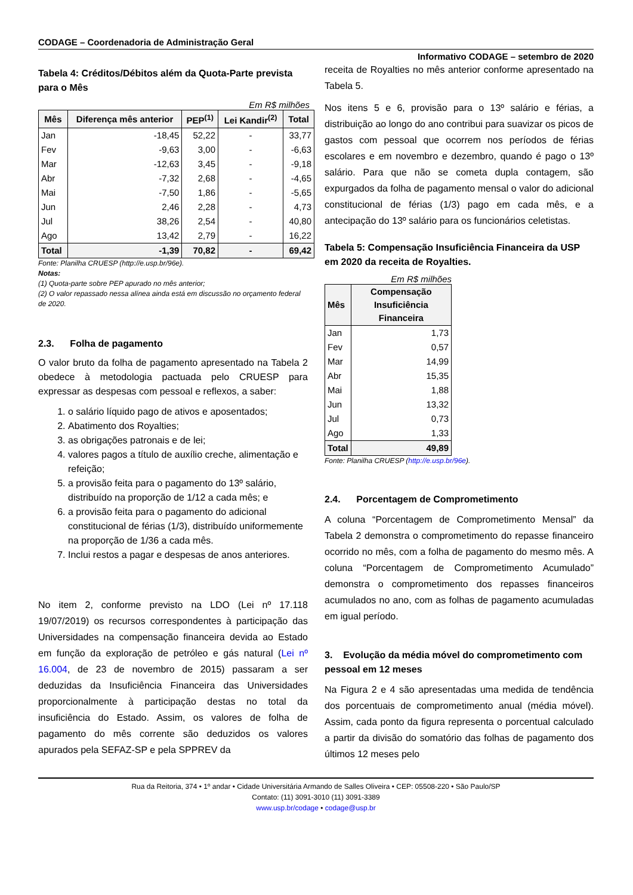CODAGE – Coordenadoria de Administração Geral
Informativo CODAGE – setembro de 2020
Tabela 4: Créditos/Débitos além da Quota-Parte prevista para o Mês
Em R$ milhões
| Mês | Diferença mês anterior | PEP<sup>(1)</sup> | Lei Kandir<sup>(2)</sup> | Total |
| --- | --- | --- | --- | --- |
| Jan | -18,45 | 52,22 | - | 33,77 |
| Fev | -9,63 | 3,00 | - | -6,63 |
| Mar | -12,63 | 3,45 | - | -9,18 |
| Abr | -7,32 | 2,68 | - | -4,65 |
| Mai | -7,50 | 1,86 | - | -5,65 |
| Jun | 2,46 | 2,28 | - | 4,73 |
| Jul | 38,26 | 2,54 | - | 40,80 |
| Ago | 13,42 | 2,79 | - | 16,22 |
| Total | -1,39 | 70,82 | - | 69,42 |
Fonte: Planilha CRUESP (http://e.usp.br/96e).
Notas:
(1) Quota-parte sobre PEP apurado no mês anterior;
(2) O valor repassado nessa alínea ainda está em discussão no orçamento federal de 2020.
2.3. Folha de pagamento
O valor bruto da folha de pagamento apresentado na Tabela 2 obedece à metodologia pactuada pelo CRUESP para expressar as despesas com pessoal e reflexos, a saber:
1. o salário líquido pago de ativos e aposentados;
2. Abatimento dos Royalties;
3. as obrigações patronais e de lei;
4. valores pagos a título de auxílio creche, alimentação e refeição;
5. a provisão feita para o pagamento do 13º salário, distribuído na proporção de 1/12 a cada mês; e
6. a provisão feita para o pagamento do adicional constitucional de férias (1/3), distribuído uniformemente na proporção de 1/36 a cada mês.
7. Inclui restos a pagar e despesas de anos anteriores.
No item 2, conforme previsto na LDO (Lei nº 17.118 19/07/2019) os recursos correspondentes à participação das Universidades na compensação financeira devida ao Estado em função da exploração de petróleo e gás natural (Lei nº 16.004, de 23 de novembro de 2015) passaram a ser deduzidas da Insuficiência Financeira das Universidades proporcionalmente à participação destas no total da insuficiência do Estado. Assim, os valores de folha de pagamento do mês corrente são deduzidos os valores apurados pela SEFAZ-SP e pela SPPREV da
receita de Royalties no mês anterior conforme apresentado na Tabela 5.
Nos itens 5 e 6, provisão para o 13º salário e férias, a distribuição ao longo do ano contribui para suavizar os picos de gastos com pessoal que ocorrem nos períodos de férias escolares e em novembro e dezembro, quando é pago o 13º salário. Para que não se cometa dupla contagem, são expurgados da folha de pagamento mensal o valor do adicional constitucional de férias (1/3) pago em cada mês, e a antecipação do 13º salário para os funcionários celetistas.
Tabela 5: Compensação Insuficiência Financeira da USP em 2020 da receita de Royalties.
Em R$ milhões
| Mês | Compensação Insuficiência Financeira |
| --- | --- |
| Jan | 1,73 |
| Fev | 0,57 |
| Mar | 14,99 |
| Abr | 15,35 |
| Mai | 1,88 |
| Jun | 13,32 |
| Jul | 0,73 |
| Ago | 1,33 |
| Total | 49,89 |
Fonte: Planilha CRUESP (http://e.usp.br/96e).
2.4. Porcentagem de Comprometimento
A coluna “Porcentagem de Comprometimento Mensal” da Tabela 2 demonstra o comprometimento do repasse financeiro ocorrido no mês, com a folha de pagamento do mesmo mês. A coluna “Porcentagem de Comprometimento Acumulado” demonstra o comprometimento dos repasses financeiros acumulados no ano, com as folhas de pagamento acumuladas em igual período.
3. Evolução da média móvel do comprometimento com pessoal em 12 meses
Na Figura 2 e 4 são apresentadas uma medida de tendência dos porcentuais de comprometimento anual (média móvel). Assim, cada ponto da figura representa o porcentual calculado a partir da divisão do somatório das folhas de pagamento dos últimos 12 meses pelo
Rua da Reitoria, 374 • 1º andar • Cidade Universitária Armando de Salles Oliveira • CEP: 05508-220 • São Paulo/SP
Contato: (11) 3091-3010 (11) 3091-3389
www.usp.br/codage • codage@usp.br